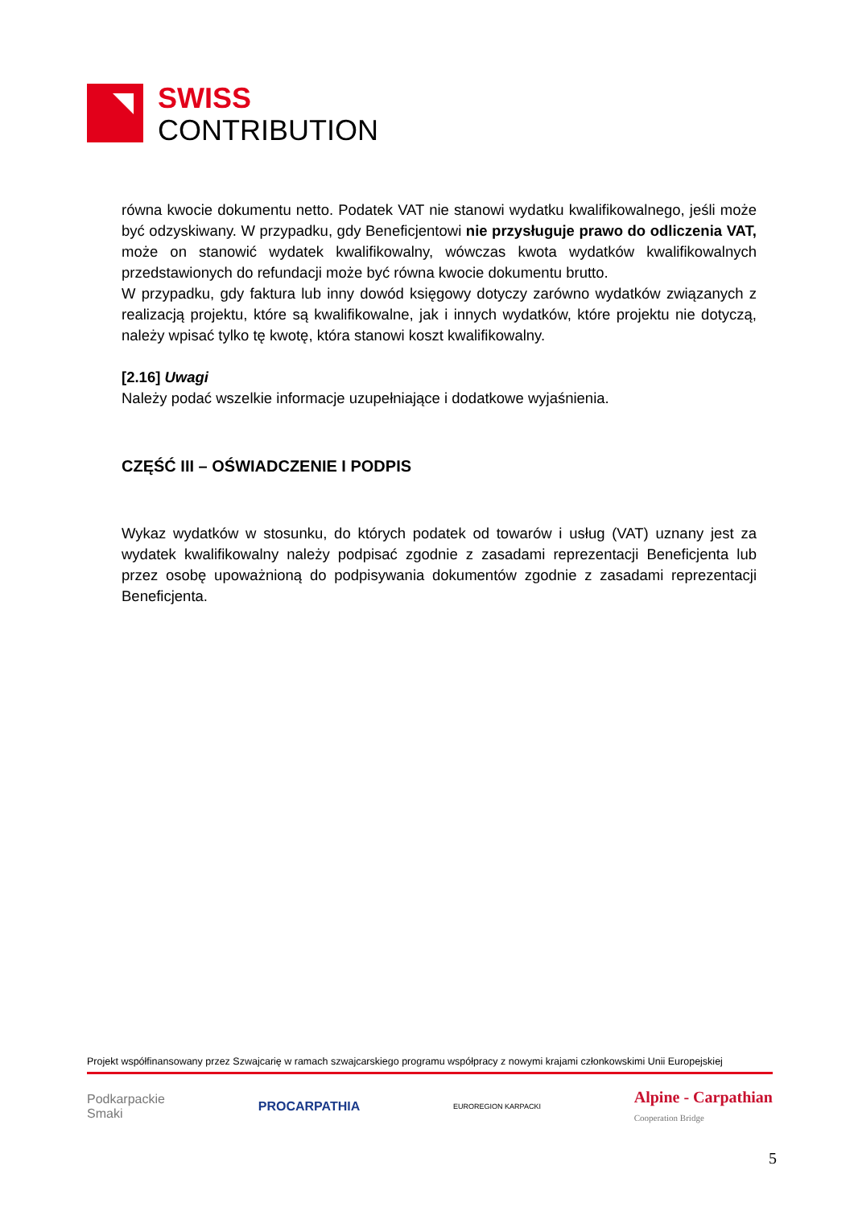SWISS
CONTRIBUTION
równa kwocie dokumentu netto. Podatek VAT nie stanowi wydatku kwalifikowalnego, jeśli może być odzyskiwany. W przypadku, gdy Beneficjentowi nie przysługuje prawo do odliczenia VAT, może on stanowić wydatek kwalifikowalny, wówczas kwota wydatków kwalifikowalnych przedstawionych do refundacji może być równa kwocie dokumentu brutto.
W przypadku, gdy faktura lub inny dowód księgowy dotyczy zarówno wydatków związanych z realizacją projektu, które są kwalifikowalne, jak i innych wydatków, które projektu nie dotyczą, należy wpisać tylko tę kwotę, która stanowi koszt kwalifikowalny.
[2.16] Uwagi
Należy podać wszelkie informacje uzupełniające i dodatkowe wyjaśnienia.
CZĘŚĆ III – OŚWIADCZENIE I PODPIS
Wykaz wydatków w stosunku, do których podatek od towarów i usług (VAT) uznany jest za wydatek kwalifikowalny należy podpisać zgodnie z zasadami reprezentacji Beneficjenta lub przez osobę upoważnioną do podpisywania dokumentów zgodnie z zasadami reprezentacji Beneficjenta.
Projekt współfinansowany przez Szwajcarię w ramach szwajcarskiego programu współpracy z nowymi krajami członkowskimi Unii Europejskiej
Podkarpackie
Smaki
PROCARPATHIA
EUROREGION KARPACKI
Alpine - Carpathian
Cooperation Bridge
5